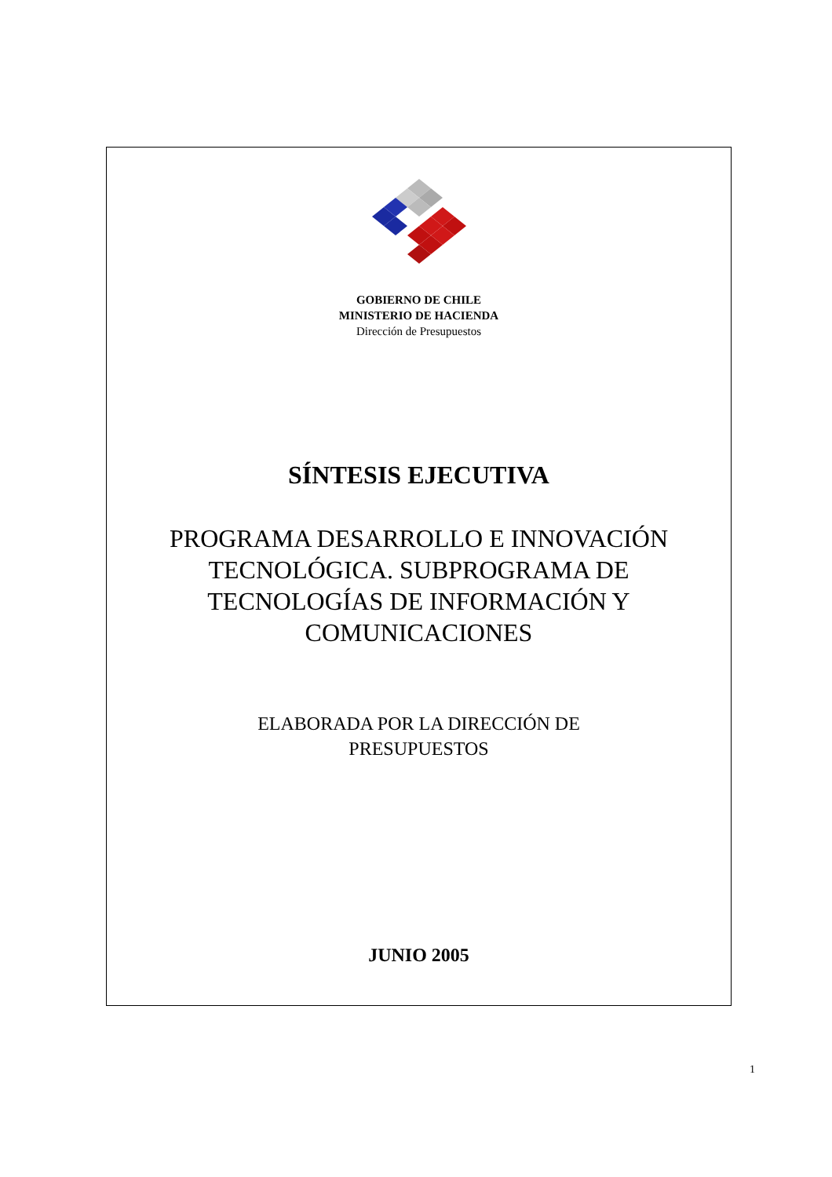GOBIERNO DE CHILE
MINISTERIO DE HACIENDA
Dirección de Presupuestos
SÍNTESIS EJECUTIVA
PROGRAMA DESARROLLO E INNOVACIÓN
TECNOLÓGICA. SUBPROGRAMA DE
TECNOLOGÍAS DE INFORMACIÓN Y
COMUNICACIONES
ELABORADA POR LA DIRECCIÓN DE
PRESUPUESTOS
JUNIO 2005
1